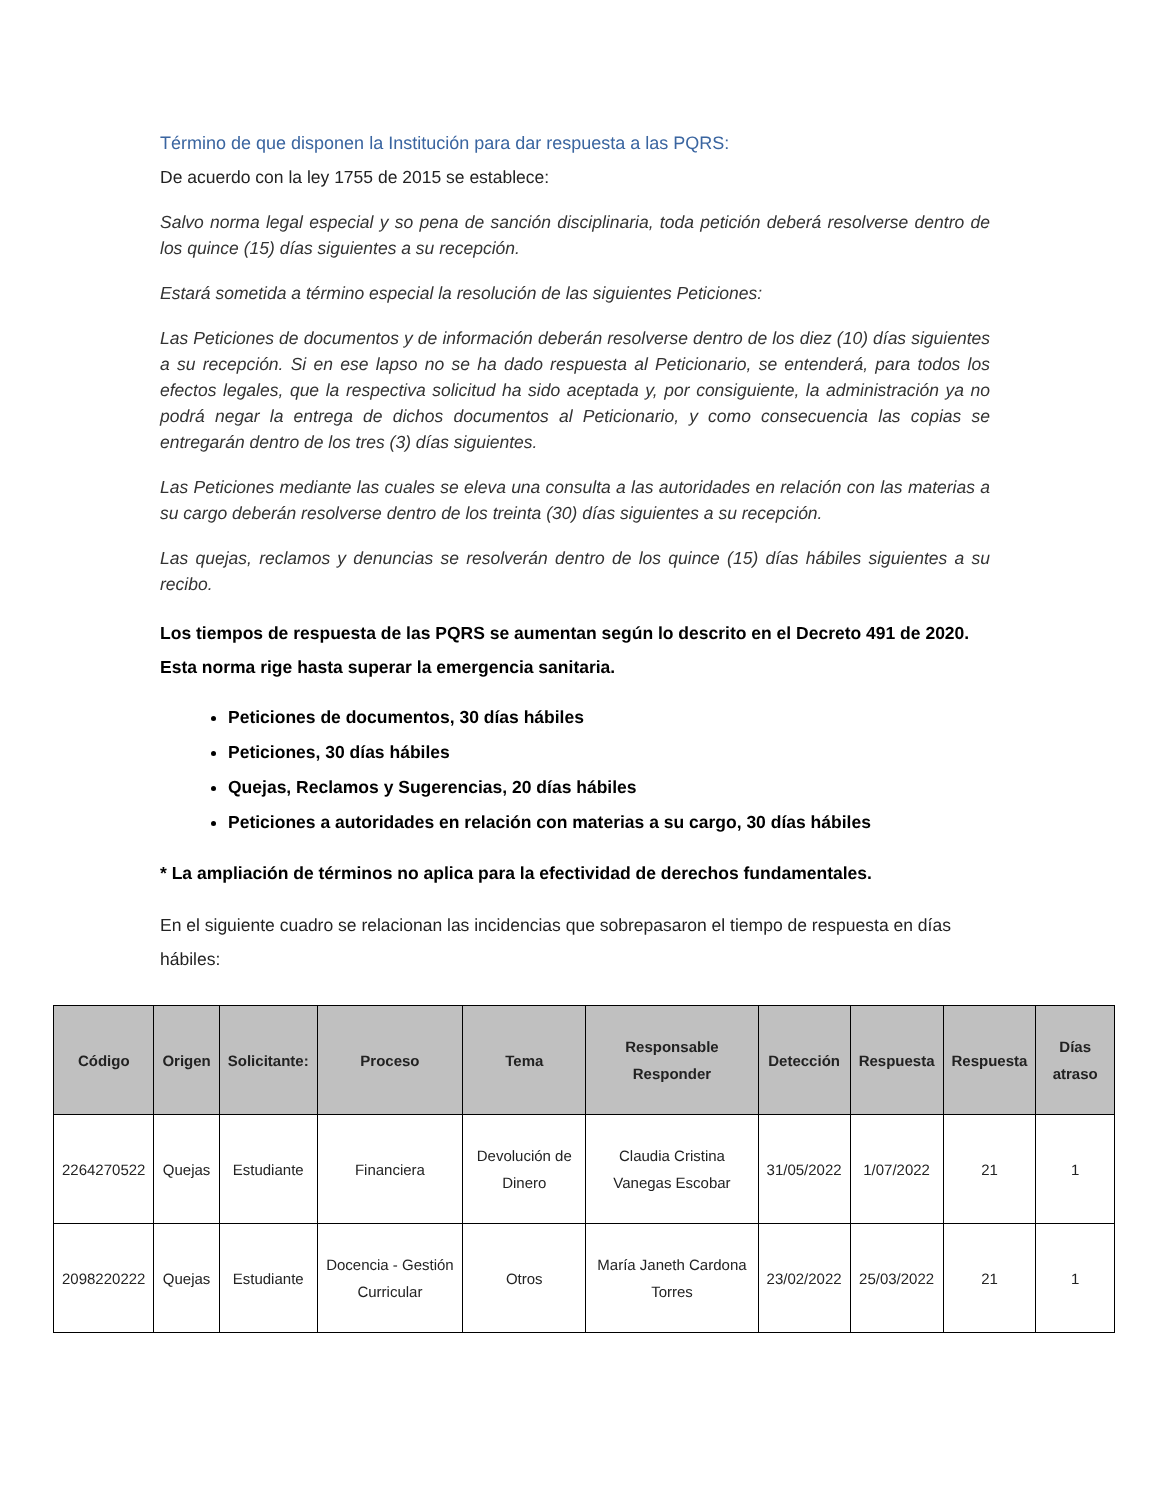Término de que disponen la Institución para dar respuesta a las PQRS:
De acuerdo con la ley 1755 de 2015 se establece:
Salvo norma legal especial y so pena de sanción disciplinaria, toda petición deberá resolverse dentro de los quince (15) días siguientes a su recepción.
Estará sometida a término especial la resolución de las siguientes Peticiones:
Las Peticiones de documentos y de información deberán resolverse dentro de los diez (10) días siguientes a su recepción. Si en ese lapso no se ha dado respuesta al Peticionario, se entenderá, para todos los efectos legales, que la respectiva solicitud ha sido aceptada y, por consiguiente, la administración ya no podrá negar la entrega de dichos documentos al Peticionario, y como consecuencia las copias se entregarán dentro de los tres (3) días siguientes.
Las Peticiones mediante las cuales se eleva una consulta a las autoridades en relación con las materias a su cargo deberán resolverse dentro de los treinta (30) días siguientes a su recepción.
Las quejas, reclamos y denuncias se resolverán dentro de los quince (15) días hábiles siguientes a su recibo.
Los tiempos de respuesta de las PQRS se aumentan según lo descrito en el Decreto 491 de 2020.
Esta norma rige hasta superar la emergencia sanitaria.
Peticiones de documentos, 30 días hábiles
Peticiones, 30 días hábiles
Quejas, Reclamos y Sugerencias, 20 días hábiles
Peticiones a autoridades en relación con materias a su cargo, 30 días hábiles
* La ampliación de términos no aplica para la efectividad de derechos fundamentales.
En el siguiente cuadro se relacionan las incidencias que sobrepasaron el tiempo de respuesta en días hábiles:
| Código | Origen | Solicitante: | Proceso | Tema | Responsable Responder | Detección | Respuesta | Respuesta | Días atraso |
| --- | --- | --- | --- | --- | --- | --- | --- | --- | --- |
| 2264270522 | Quejas | Estudiante | Financiera | Devolución de Dinero | Claudia Cristina Vanegas Escobar | 31/05/2022 | 1/07/2022 | 21 | 1 |
| 2098220222 | Quejas | Estudiante | Docencia - Gestión Curricular | Otros | María Janeth Cardona Torres | 23/02/2022 | 25/03/2022 | 21 | 1 |